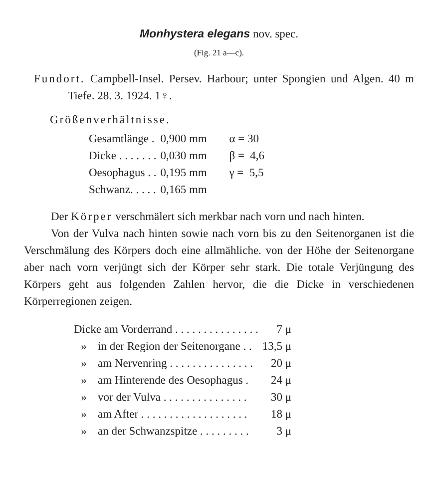Monhystera elegans nov. spec.
(Fig. 21 a—c).
Fundort. Campbell-Insel. Persev. Harbour; unter Spongien und Algen. 40 m Tiefe. 28. 3. 1924. 1♀.
Größenverhältnisse.
| Gesamtlänge . | 0,900 mm | α = 30 |
| Dicke . . . . . . . | 0,030 mm | β = 4,6 |
| Oesophagus . . | 0,195 mm | γ = 5,5 |
| Schwanz. . . . . | 0,165 mm | |
Der Körper verschmälert sich merkbar nach vorn und nach hinten.
Von der Vulva nach hinten sowie nach vorn bis zu den Seitenorganen ist die Verschmälung des Körpers doch eine allmähliche. von der Höhe der Seitenorgane aber nach vorn verjüngt sich der Körper sehr stark. Die totale Verjüngung des Körpers geht aus folgenden Zahlen hervor, die die Dicke in verschiedenen Körperregionen zeigen.
| Dicke am Vorderrand . . . . . . . . . . . . . . . | | 7 μ |
| » | in der Region der Seitenorgane . . | 13,5 μ |
| » | am Nervenring . . . . . . . . . . . . . . . | 20 μ |
| » | am Hinterende des Oesophagus . | 24 μ |
| » | vor der Vulva . . . . . . . . . . . . . . . | 30 μ |
| » | am After . . . . . . . . . . . . . . . . . . . | 18 μ |
| » | an der Schwanzspitze . . . . . . . . . | 3 μ |